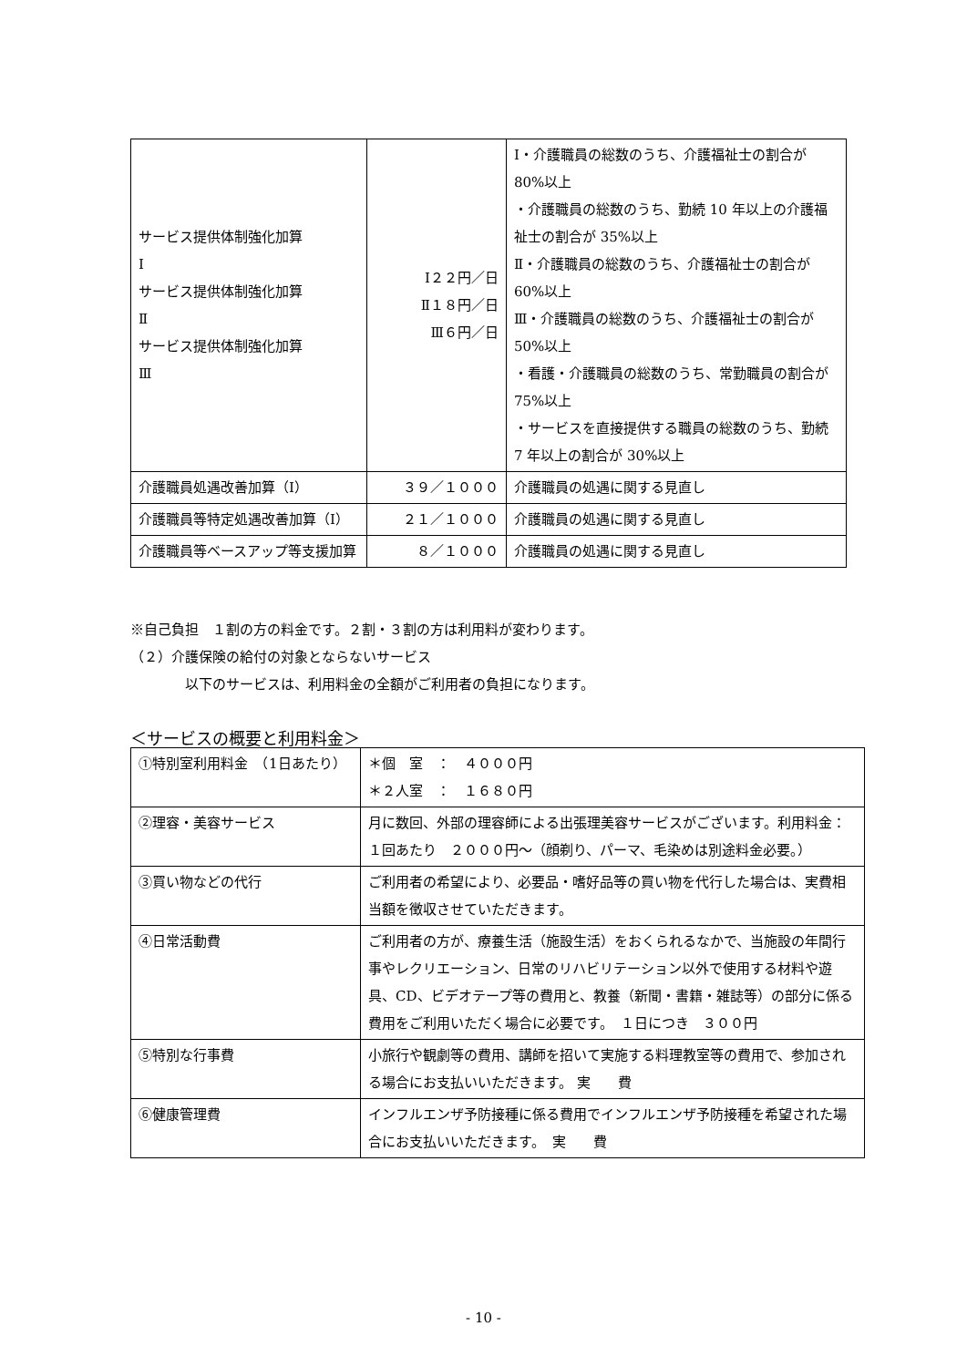| サービス提供体制強化加算 Ⅰ サービス提供体制強化加算 Ⅱ サービス提供体制強化加算 Ⅲ | Ⅰ２２円／日 Ⅱ１８円／日 Ⅲ６円／日 | Ⅰ・介護職員の総数のうち、介護福祉士の割合が 80%以上 ・介護職員の総数のうち、勤続 10 年以上の介護福祉士の割合が 35%以上 Ⅱ・介護職員の総数のうち、介護福祉士の割合が 60%以上 Ⅲ・介護職員の総数のうち、介護福祉士の割合が 50%以上 ・看護・介護職員の総数のうち、常勤職員の割合が 75%以上 ・サービスを直接提供する職員の総数のうち、勤続 7 年以上の割合が 30%以上 |
| 介護職員処遇改善加算（Ⅰ） | ３９／１０００ | 介護職員の処遇に関する見直し |
| 介護職員等特定処遇改善加算（Ⅰ） | ２１／１０００ | 介護職員の処遇に関する見直し |
| 介護職員等ベースアップ等支援加算 | ８／１０００ | 介護職員の処遇に関する見直し |
※自己負担　１割の方の料金です。２割・３割の方は利用料が変わります。
（２）介護保険の給付の対象とならないサービス
　　　　以下のサービスは、利用料金の全額がご利用者の負担になります。
＜サービスの概要と利用料金＞
| ①特別室利用料金 （1日あたり） | ＊個 室 ： ４０００円 ＊２人室 ： １６８０円 |
| ②理容・美容サービス | 月に数回、外部の理容師による出張理美容サービスがございます。利用料金：１回あたり ２０００円〜（顔剃り、パーマ、毛染めは別途料金必要。） |
| ③買い物などの代行 | ご利用者の希望により、必要品・嗜好品等の買い物を代行した場合は、実費相当額を徴収させていただきます。 |
| ④日常活動費 | ご利用者の方が、療養生活（施設生活）をおくられるなかで、当施設の年間行事やレクリエーション、日常のリハビリテーション以外で使用する材料や遊具、CD、ビデオテープ等の費用と、教養（新聞・書籍・雑誌等）の部分に係る費用をご利用いただく場合に必要です。 １日につき ３００円 |
| ⑤特別な行事費 | 小旅行や観劇等の費用、講師を招いて実施する料理教室等の費用で、参加される場合にお支払いいただきます。 実 費 |
| ⑥健康管理費 | インフルエンザ予防接種に係る費用でインフルエンザ予防接種を希望された場合にお支払いいただきます。 実 費 |
- 10 -